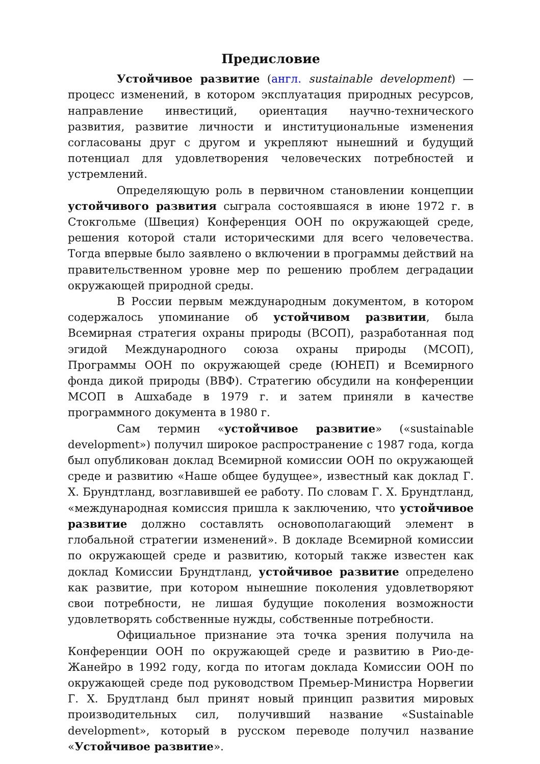Предисловие
Устойчивое развитие (англ. sustainable development) — процесс изменений, в котором эксплуатация природных ресурсов, направление инвестиций, ориентация научно-технического развития, развитие личности и институциональные изменения согласованы друг с другом и укрепляют нынешний и будущий потенциал для удовлетворения человеческих потребностей и устремлений.
Определяющую роль в первичном становлении концепции устойчивого развития сыграла состоявшаяся в июне 1972 г. в Стокгольме (Швеция) Конференция ООН по окружающей среде, решения которой стали историческими для всего человечества. Тогда впервые было заявлено о включении в программы действий на правительственном уровне мер по решению проблем деградации окружающей природной среды.
В России первым международным документом, в котором содержалось упоминание об устойчивом развитии, была Всемирная стратегия охраны природы (ВСОП), разработанная под эгидой Международного союза охраны природы (МСОП), Программы ООН по окружающей среде (ЮНЕП) и Всемирного фонда дикой природы (ВВФ). Стратегию обсудили на конференции МСОП в Ашхабаде в 1979 г. и затем приняли в качестве программного документа в 1980 г.
Сам термин «устойчивое развитие» («sustainable development») получил широкое распространение с 1987 года, когда был опубликован доклад Всемирной комиссии ООН по окружающей среде и развитию «Наше общее будущее», известный как доклад Г. Х. Брундтланд, возглавившей ее работу. По словам Г. Х. Брундтланд, «международная комиссия пришла к заключению, что устойчивое развитие должно составлять основополагающий элемент в глобальной стратегии изменений». В докладе Всемирной комиссии по окружающей среде и развитию, который также известен как доклад Комиссии Брундтланд, устойчивое развитие определено как развитие, при котором нынешние поколения удовлетворяют свои потребности, не лишая будущие поколения возможности удовлетворять собственные нужды, собственные потребности.
Официальное признание эта точка зрения получила на Конференции ООН по окружающей среде и развитию в Рио-де-Жанейро в 1992 году, когда по итогам доклада Комиссии ООН по окружающей среде под руководством Премьер-Министра Норвегии Г. Х. Брудтланд был принят новый принцип развития мировых производительных сил, получивший название «Sustainable development», который в русском переводе получил название «Устойчивое развитие».